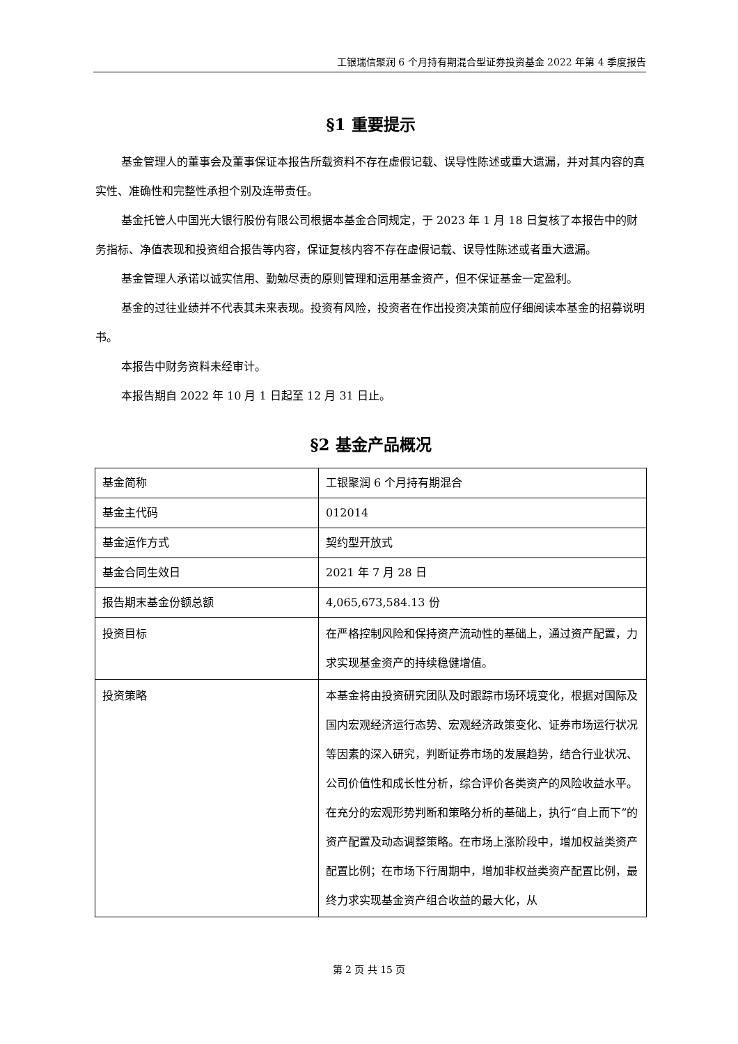工银瑞信聚润 6 个月持有期混合型证券投资基金 2022 年第 4 季度报告
§1 重要提示
基金管理人的董事会及董事保证本报告所载资料不存在虚假记载、误导性陈述或重大遗漏，并对其内容的真实性、准确性和完整性承担个别及连带责任。
基金托管人中国光大银行股份有限公司根据本基金合同规定，于 2023 年 1 月 18 日复核了本报告中的财务指标、净值表现和投资组合报告等内容，保证复核内容不存在虚假记载、误导性陈述或者重大遗漏。
基金管理人承诺以诚实信用、勤勉尽责的原则管理和运用基金资产，但不保证基金一定盈利。
基金的过往业绩并不代表其未来表现。投资有风险，投资者在作出投资决策前应仔细阅读本基金的招募说明书。
本报告中财务资料未经审计。
本报告期自 2022 年 10 月 1 日起至 12 月 31 日止。
§2 基金产品概况
| 基金简称 | 工银聚润 6 个月持有期混合 |
| 基金主代码 | 012014 |
| 基金运作方式 | 契约型开放式 |
| 基金合同生效日 | 2021 年 7 月 28 日 |
| 报告期末基金份额总额 | 4,065,673,584.13 份 |
| 投资目标 | 在严格控制风险和保持资产流动性的基础上，通过资产配置，力求实现基金资产的持续稳健增值。 |
| 投资策略 | 本基金将由投资研究团队及时跟踪市场环境变化，根据对国际及国内宏观经济运行态势、宏观经济政策变化、证券市场运行状况等因素的深入研究，判断证券市场的发展趋势，结合行业状况、公司价值性和成长性分析，综合评价各类资产的风险收益水平。在充分的宏观形势判断和策略分析的基础上，执行“自上而下”的资产配置及动态调整策略。在市场上涨阶段中，增加权益类资产配置比例；在市场下行周期中，增加非权益类资产配置比例，最终力求实现基金资产组合收益的最大化，从 |
第 2 页 共 15 页